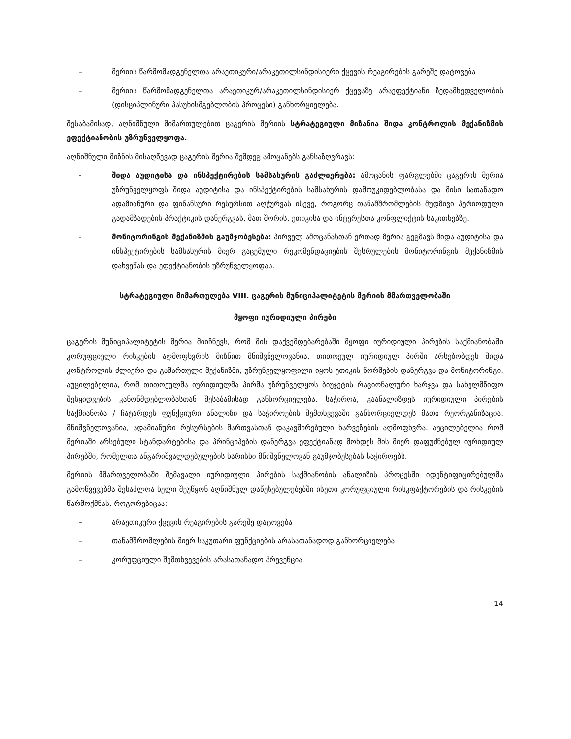– მერიის წარმომადგენელთა არაეთიკური/არაკეთილსინდისიერი ქცევის რეაგირების გარეშე დატოვება
– მერიის წარმომადგენელთა არაეთიკურ/არაკეთილსინდისიერ ქცევაზე არაეფექტიანი ზედამხედველობის (დისციპლინური პასუხისმგებლობის პროცესი) განხორციელება.
შესაბამისად, აღნიშნული მიმართულებით ცაგერის მერიის სტრატეგიული მიზანია შიდა კონტროლის მექანიზმის ეფექტიანობის უზრუნველყოფა.
აღნიშნული მიზნის მისაღწევად ცაგერის მერია შემდეგ ამოცანებს განსაზღვრავს:
- შიდა აუდიტისა და ინსპექტირების სამსახურის გაძლიერება: ამოცანის ფარგლებში ცაგერის მერია უზრუნველყოფს შიდა აუდიტისა და ინსპექტირების სამსახურის დამოუკიდებლობასა და მისი სათანადო ადამიანური და ფინანსური რესურსით აღჭურვას ისევე, როგორც თანამშრომლების მუდმივი პერიოდული გადამზადების პრაქტიკის დანერგვას, მათ შორის, ეთიკისა და ინტერესთა კონფლიქტის საკითხებზე.
- მონიტორინგის მექანიზმის გაუმჯობესება: პირველ ამოცანასთან ერთად მერია გეგმავს შიდა აუდიტისა და ინსპექტირების სამსახურის მიერ გაცემული რეკომენდაციების შესრულების მონიტორინგის მექანიზმის დახვეწას და ეფექტიანობის უზრუნველყოფას.
სტრატეგიული მიმართულება VIII. ცაგერის მუნიციპალიტეტის მერიის მმართველობაში
მყოფი იურიდიული პირები
ცაგერის მუნიციპალიტეტის მერია მიიჩნევს, რომ მის დაქვემდებარებაში მყოფი იურიდიული პირების საქმიანობაში კორუფციული რისკების აღმოფხვრის მიზნით მნიშვნელოვანია, თითოეულ იურიდიულ პირში არსებობდეს შიდა კონტროლის ძლიერი და გამართული მექანიზმი, უზრუნველყოფილი იყოს ეთიკის ნორმების დანერგვა და მონიტორინგი. აუცილებელია, რომ თითოეულმა იურიდიულმა პირმა უზრუნველყოს ბიუჯეტის რაციონალური ხარჯვა და სახელმწიფო შესყიდვების კანონმდებლობასთან შესაბამისად განხორციელება. საჭიროა, გაანალიზდეს იურიდიული პირების საქმიანობა / ჩატარდეს ფუნქციური ანალიზი და საჭიროების შემთხვევაში განხორციელდეს მათი რეორგანიზაცია. მნიშვნელოვანია, ადამიანური რესურსების მართვასთან დაკავშირებული ხარვეზების აღმოფხვრა. აუცილებელია რომ მერიაში არსებული სტანდარტებისა და პრინციპების დანერგვა ეფექტიანად მოხდეს მის მიერ დაფუძნებულ იურიდიულ პირებში, რომელთა ანგარიშვალდებულების ხარისხი მნიშვნელოვან გაუმჯობესებას საჭიროებს.
მერიის მმართველობაში შემავალი იურიდიული პირების საქმიანობის ანალიზის პროცესში იდენტიფიცირებულმა გამოწვევებმა შესაძლოა ხელი შეუწყონ აღნიშნულ დაწესებულებებში ისეთი კორუფციული რისკფაქტორების და რისკების წარმოქმნას, როგორებიცაა:
– არაეთიკური ქცევის რეაგირების გარეშე დატოვება
– თანამშრომლების მიერ საკუთარი ფუნქციების არასათანადოდ განხორციელება
– კორუფციული შემთხვევების არასათანადო პრევენცია
14